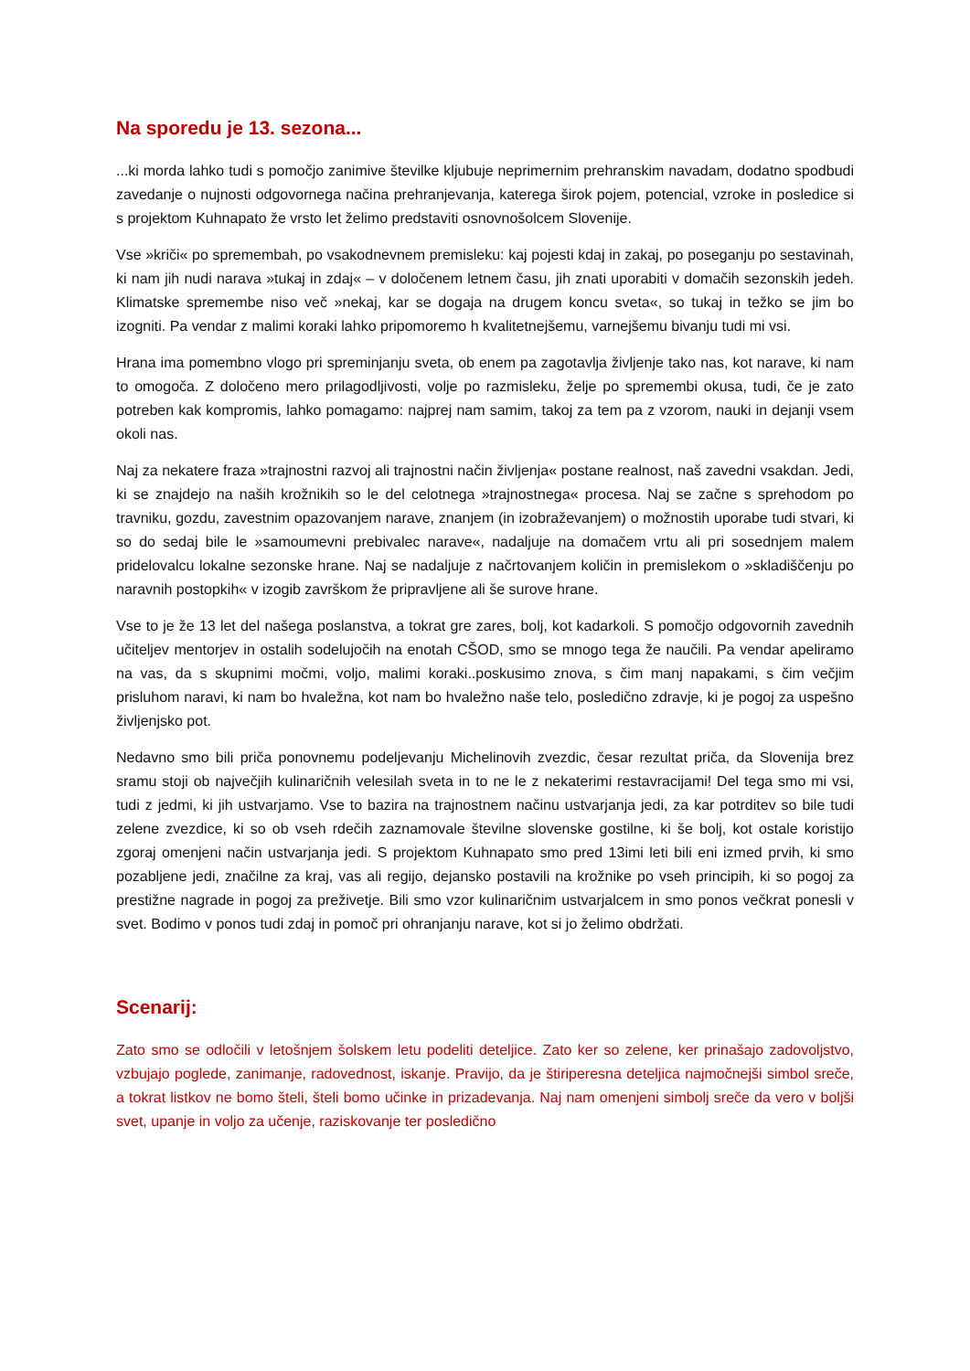Na sporedu je 13. sezona...
...ki morda lahko tudi s pomočjo zanimive številke kljubuje neprimernim prehranskim navadam, dodatno spodbudi zavedanje o nujnosti odgovornega načina prehranjevanja, katerega širok pojem, potencial, vzroke in posledice si s projektom Kuhnapato že vrsto let želimo predstaviti osnovnošolcem Slovenije.
Vse »kriči« po spremembah, po vsakodnevnem premisleku: kaj pojesti kdaj in zakaj, po poseganju po sestavinah, ki nam jih nudi narava »tukaj in zdaj« – v določenem letnem času, jih znati uporabiti v domačih sezonskih jedeh. Klimatske spremembe niso več »nekaj, kar se dogaja na drugem koncu sveta«, so tukaj in težko se jim bo izogniti. Pa vendar z malimi koraki lahko pripomoremo h kvalitetnejšemu, varnejšemu bivanju tudi mi vsi.
Hrana ima pomembno vlogo pri spreminjanju sveta, ob enem pa zagotavlja življenje tako nas, kot narave, ki nam to omogoča. Z določeno mero prilagodljivosti, volje po razmisleku, želje po spremembi okusa, tudi, če je zato potreben kak kompromis, lahko pomagamo: najprej nam samim, takoj za tem pa z vzorom, nauki in dejanji vsem okoli nas.
Naj za nekatere fraza »trajnostni razvoj ali trajnostni način življenja« postane realnost, naš zavedni vsakdan. Jedi, ki se znajdejo na naših krožnikih so le del celotnega »trajnostnega« procesa. Naj se začne s sprehodom po travniku, gozdu, zavestnim opazovanjem narave, znanjem (in izobraževanjem) o možnostih uporabe tudi stvari, ki so do sedaj bile le »samoumevni prebivalec narave«, nadaljuje na domačem vrtu ali pri sosednjem malem pridelovalcu lokalne sezonske hrane. Naj se nadaljuje z načrtovanjem količin in premislekom o »skladiščenju po naravnih postopkih« v izogib završkom že pripravljene ali še surove hrane.
Vse to je že 13 let del našega poslanstva, a tokrat gre zares, bolj, kot kadarkoli. S pomočjo odgovornih zavednih učiteljev mentorjev in ostalih sodelujočih na enotah CŠOD, smo se mnogo tega že naučili. Pa vendar apeliramo na vas, da s skupnimi močmi, voljo, malimi koraki..poskusimo znova, s čim manj napakami, s čim večjim prisluhom naravi, ki nam bo hvaležna, kot nam bo hvaležno naše telo, posledično zdravje, ki je pogoj za uspešno življenjsko pot.
Nedavno smo bili priča ponovnemu podeljevanju Michelinovih zvezdic, česar rezultat priča, da Slovenija brez sramu stoji ob največjih kulinaričnih velesilah sveta in to ne le z nekaterimi restavracijami! Del tega smo mi vsi, tudi z jedmi, ki jih ustvarjamo. Vse to bazira na trajnostnem načinu ustvarjanja jedi, za kar potrditev so bile tudi zelene zvezdice, ki so ob vseh rdečih zaznamovale številne slovenske gostilne, ki še bolj, kot ostale koristijo zgoraj omenjeni način ustvarjanja jedi. S projektom Kuhnapato smo pred 13imi leti bili eni izmed prvih, ki smo pozabljene jedi, značilne za kraj, vas ali regijo, dejansko postavili na krožnike po vseh principih, ki so pogoj za prestižne nagrade in pogoj za preživetje. Bili smo vzor kulinaričnim ustvarjalcem in smo ponos večkrat ponesli v svet. Bodimo v ponos tudi zdaj in pomoč pri ohranjanju narave, kot si jo želimo obdržati.
Scenarij:
Zato smo se odločili v letošnjem šolskem letu podeliti deteljice. Zato ker so zelene, ker prinašajo zadovoljstvo, vzbujajo poglede, zanimanje, radovednost, iskanje. Pravijo, da je štiriperesna deteljica najmočnejši simbol sreče, a tokrat listkov ne bomo šteli, šteli bomo učinke in prizadevanja. Naj nam omenjeni simbolj sreče da vero v boljši svet, upanje in voljo za učenje, raziskovanje ter posledično